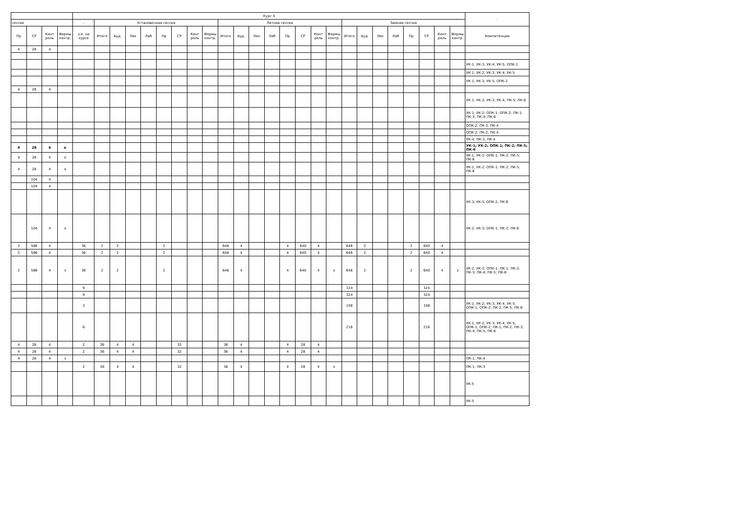| | | | | Курс 4 | | | | | | | | | | | | | | | | | | | | | | | | | - |
| --- | --- | --- | --- | --- | --- | --- | --- | --- | --- | --- | --- | --- | --- | --- | --- | --- | --- | --- | --- | --- | --- | --- | --- | --- | --- | --- | --- | --- | --- |
| сессия | | | | - | Установочная сессия | | | | | | | | Летняя сессия | | | | | | | | Зимняя сессия | | | | | | | | |
| Пр | СР | Конт роль | Формы контр. | з.е. на курсе | Итого | Ауд. | Лек | Лаб | Пр | СР | Конт роль | Формы контр. | Итого | Ауд. | Лек | Лаб | Пр | СР | Конт роль | Формы контр. | Итого | Ауд. | Лек | Лаб | Пр | СР | Конт роль | Формы контр. | Компетенции |
| 4 | 28 | 4 | | | | | | | | | | | | | | | | | | | | | | | | | | | |
| | | | | | | | | | | | | | | | | | | | | | | | | | | | | | УК-1; УК-3; УК-4; УК-5; ОПК-1 |
| | | | | | | | | | | | | | | | | | | | | | | | | | | | | | УК-1; УК-2; УК-3; УК-4; УК-5 |
| | | | | | | | | | | | | | | | | | | | | | | | | | | | | | УК-1; УК-3; УК-5; ОПК-2 |
| 4 | 28 | 4 | | | | | | | | | | | | | | | | | | | | | | | | | | | |
| | | | | | | | | | | | | | | | | | | | | | | | | | | | | | УК-1; УК-2; УК-3; УК-4; ПК-5; ПК-6 |
| | | | | | | | | | | | | | | | | | | | | | | | | | | | | | УК-1; УК-2; ОПК-1; ОПК-2; ПК-1; ПК-3; ПК-4; ПК-6 |
| | | | | | | | | | | | | | | | | | | | | | | | | | | | | | ОПК-2; ПК-3; ПК-4 |
| | | | | | | | | | | | | | | | | | | | | | | | | | | | | | ОПК-2; ПК-2; ПК-4 |
| | | | | | | | | | | | | | | | | | | | | | | | | | | | | | УК-4; ПК-3; ПК-4 |
| 4 | 28 | 4 | о | | | | | | | | | | | | | | | | | | | | | | | | | | УК-1; УК-2; ОПК-1; ПК-2; ПК-5; ПК-6 |
| 4 | 28 | 4 | о | | | | | | | | | | | | | | | | | | | | | | | | | | УК-1; УК-2; ОПК-1; ПК-2; ПК-5; ПК-6 |
| 4 | 28 | 4 | о | | | | | | | | | | | | | | | | | | | | | | | | | | УК-1; УК-2; ОПК-1; ПК-2; ПК-5; ПК-6 |
| | 104 | 4 | | | | | | | | | | | | | | | | | | | | | | | | | | | |
| | 104 | 4 | | | | | | | | | | | | | | | | | | | | | | | | | | | |
| | | | | | | | | | | | | | | | | | | | | | | | | | | | | | УК-3; УК-5; ОПК-2; ПК-6 |
| | 104 | 4 | о | | | | | | | | | | | | | | | | | | | | | | | | | | УК-2; УК-3; ОПК-1; ПК-2; ПК-6 |
| 2 | 586 | 4 | | 36 | 2 | 2 | | | 2 | | | | 648 | 4 | | | 4 | 640 | 4 | | 646 | 2 | | | 2 | 640 | 4 | | |
| 2 | 586 | 4 | | 36 | 2 | 2 | | | 2 | | | | 648 | 4 | | | 4 | 640 | 4 | | 646 | 2 | | | 2 | 640 | 4 | | |
| 2 | 586 | 4 | з | 36 | 2 | 2 | | | 2 | | | | 648 | 4 | | | 4 | 640 | 4 | з | 646 | 2 | | | 2 | 640 | 4 | з | УК-2; УК-3; ОПК-1; ПК-1; ПК-2; ПК-3; ПК-4; ПК-5; ПК-6 |
| | | | | 9 | | | | | | | | | | | | | | | | | 324 | | | | | 324 | | | |
| | | | | 9 | | | | | | | | | | | | | | | | | 324 | | | | | 324 | | | |
| | | | | 3 | | | | | | | | | | | | | | | | | 108 | | | | | 108 | | | УК-1; УК-2; УК-3; УК-4; УК-5; ОПК-1; ОПК-2; ПК-2; ПК-5; ПК-6 |
| | | | | 6 | | | | | | | | | | | | | | | | | 216 | | | | | 216 | | | УК-1; УК-2; УК-3; УК-4; УК-5; ОПК-1; ОПК-2; ПК-1; ПК-2; ПК-3; ПК-4; ПК-5; ПК-6 |
| 4 | 28 | 4 | | 2 | 36 | 4 | 4 | | | 32 | | | 36 | 4 | | | 4 | 28 | 4 | | | | | | | | | | |
| 4 | 28 | 4 | | 2 | 36 | 4 | 4 | | | 32 | | | 36 | 4 | | | 4 | 28 | 4 | | | | | | | | | | |
| 4 | 28 | 4 | з | | | | | | | | | | | | | | | | | | | | | | | | | | ПК-1; ПК-4 |
| | | | | 2 | 36 | 4 | 4 | | | 32 | | | 36 | 4 | | | 4 | 28 | 4 | з | | | | | | | | | ПК-1; ПК-3 |
| | | | | | | | | | | | | | | | | | | | | | | | | | | | | | УК-5 |
| | | | | | | | | | | | | | | | | | | | | | | | | | | | | | УК-5 |